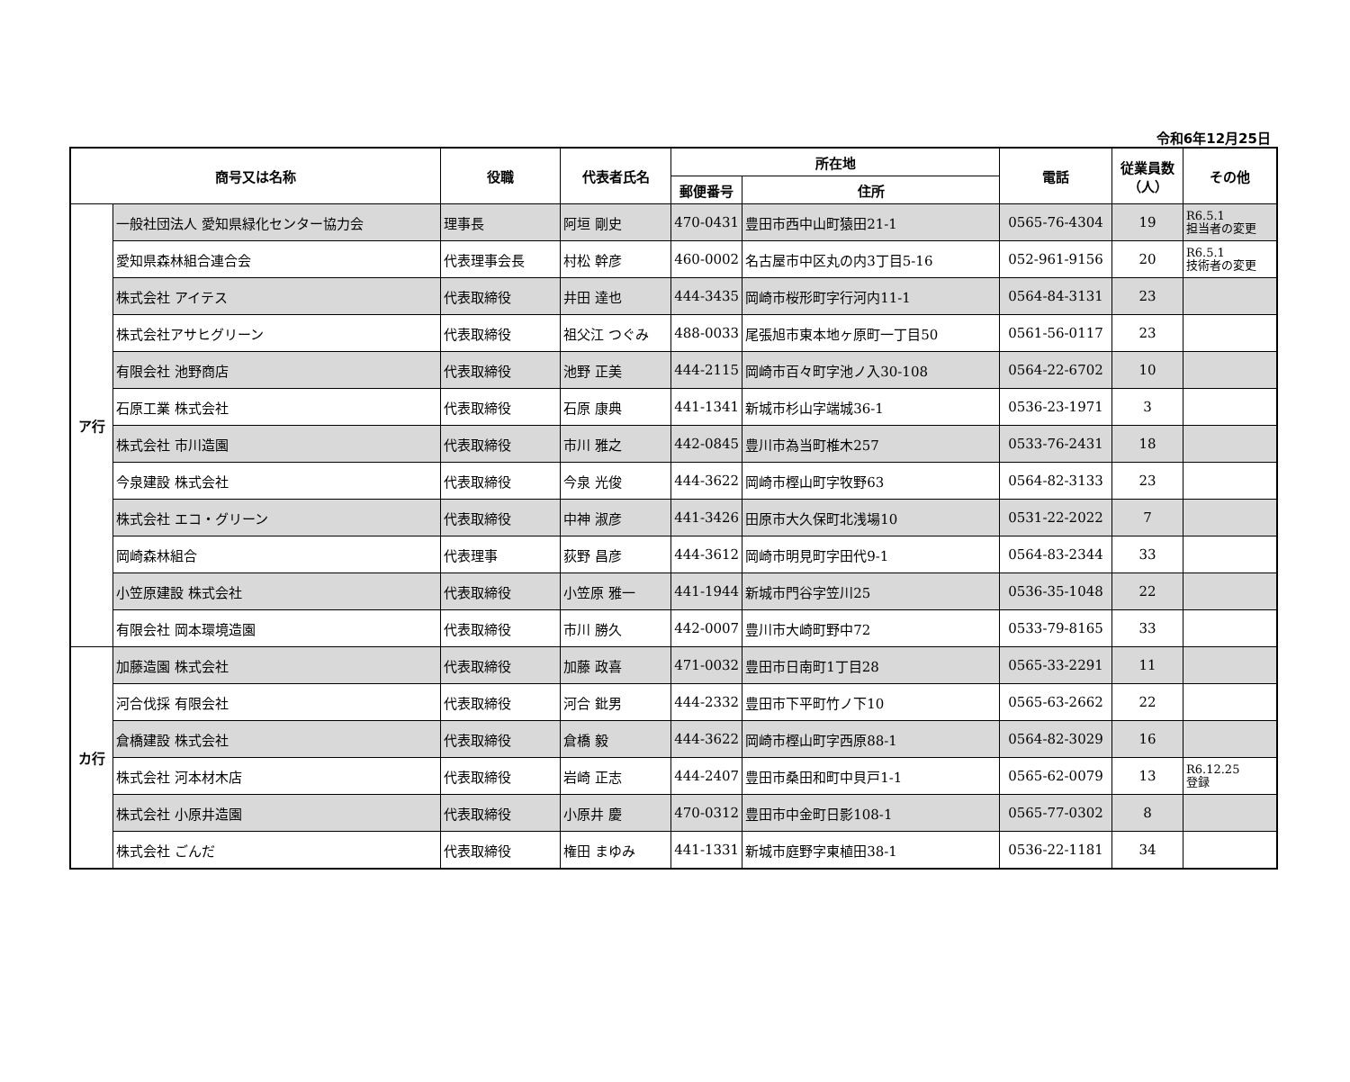令和6年12月25日
| 商号又は名称 | | 役職 | 代表者氏名 | 所在地 | | 電話 | 従業員数 （人） | その他 |
| --- | --- | --- | --- | --- | --- | --- | --- | --- |
| | | | | 郵便番号 | 住所 | | | |
| ア行 | 一般社団法人 愛知県緑化センター協力会 | 理事長 | 阿垣 剛史 | 470-0431 | 豊田市西中山町猿田21-1 | 0565-76-4304 | 19 | R6.5.1 担当者の変更 |
| | 愛知県森林組合連合会 | 代表理事会長 | 村松 幹彦 | 460-0002 | 名古屋市中区丸の内3丁目5-16 | 052-961-9156 | 20 | R6.5.1 技術者の変更 |
| | 株式会社 アイテス | 代表取締役 | 井田 達也 | 444-3435 | 岡崎市桜形町字行河内11-1 | 0564-84-3131 | 23 | |
| | 株式会社アサヒグリーン | 代表取締役 | 祖父江 つぐみ | 488-0033 | 尾張旭市東本地ヶ原町一丁目50 | 0561-56-0117 | 23 | |
| | 有限会社 池野商店 | 代表取締役 | 池野 正美 | 444-2115 | 岡崎市百々町字池ノ入30-108 | 0564-22-6702 | 10 | |
| | 石原工業 株式会社 | 代表取締役 | 石原 康典 | 441-1341 | 新城市杉山字端城36-1 | 0536-23-1971 | 3 | |
| | 株式会社 市川造園 | 代表取締役 | 市川 雅之 | 442-0845 | 豊川市為当町椎木257 | 0533-76-2431 | 18 | |
| | 今泉建設 株式会社 | 代表取締役 | 今泉 光俊 | 444-3622 | 岡崎市樫山町字牧野63 | 0564-82-3133 | 23 | |
| | 株式会社 エコ・グリーン | 代表取締役 | 中神 淑彦 | 441-3426 | 田原市大久保町北浅場10 | 0531-22-2022 | 7 | |
| | 岡崎森林組合 | 代表理事 | 荻野 昌彦 | 444-3612 | 岡崎市明見町字田代9-1 | 0564-83-2344 | 33 | |
| | 小笠原建設 株式会社 | 代表取締役 | 小笠原 雅一 | 441-1944 | 新城市門谷字笠川25 | 0536-35-1048 | 22 | |
| | 有限会社 岡本環境造園 | 代表取締役 | 市川 勝久 | 442-0007 | 豊川市大崎町野中72 | 0533-79-8165 | 33 | |
| カ行 | 加藤造園 株式会社 | 代表取締役 | 加藤 政喜 | 471-0032 | 豊田市日南町1丁目28 | 0565-33-2291 | 11 | |
| | 河合伐採 有限会社 | 代表取締役 | 河合 鈚男 | 444-2332 | 豊田市下平町竹ノ下10 | 0565-63-2662 | 22 | |
| | 倉橋建設 株式会社 | 代表取締役 | 倉橋 毅 | 444-3622 | 岡崎市樫山町字西原88-1 | 0564-82-3029 | 16 | |
| | 株式会社 河本材木店 | 代表取締役 | 岩崎 正志 | 444-2407 | 豊田市桑田和町中貝戸1-1 | 0565-62-0079 | 13 | R6.12.25 登録 |
| | 株式会社 小原井造園 | 代表取締役 | 小原井 慶 | 470-0312 | 豊田市中金町日影108-1 | 0565-77-0302 | 8 | |
| | 株式会社 ごんだ | 代表取締役 | 権田 まゆみ | 441-1331 | 新城市庭野字東植田38-1 | 0536-22-1181 | 34 | |